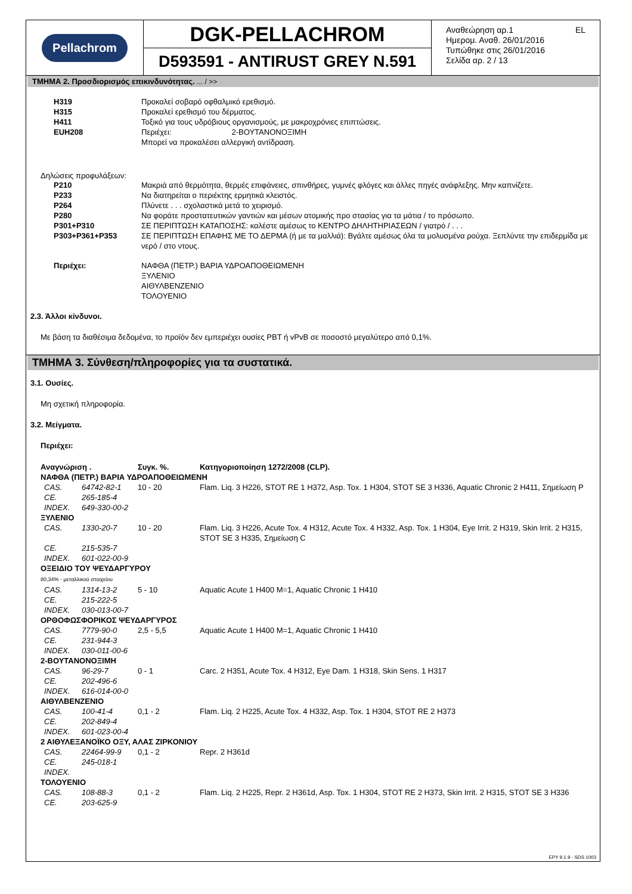Pellachrom
DGK-PELLACHROM
D593591 - ANTIRUST GREY N.591
Αναθεώρηση αρ.1
Ημερομ. Αναθ. 26/01/2016
Τυπώθηκε στις 26/01/2016
Σελίδα αρ. 2 / 13
EL
ΤΜΗΜΑ 2. Προσδιορισμός επικινδυνότητας. ... / >>
| H319 | Προκαλεί σοβαρό οφθαλμικό ερεθισμό. |
| H315 | Προκαλεί ερεθισμό του δέρματος. |
| H411 | Τοξικό για τους υδρόβιους οργανισμούς, με μακροχρόνιες επιπτώσεις. |
| EUH208 | Περιέχει: 2-ΒΟΥΤΑΝΟΝΟΞΙΜΗ Μπορεί να προκαλέσει αλλεργική αντίδραση. |
Δηλώσεις προφυλάξεων:
| P210 | Μακριά από θερμότητα, θερμές επιφάνειες, σπινθήρες, γυμνές φλόγες και άλλες πηγές ανάφλεξης. Μην καπνίζετε. |
| P233 | Να διατηρείται ο περιέκτης ερμητικά κλειστός. |
| P264 | Πλύνετε . . . σχολαστικά μετά το χειρισμό. |
| P280 | Να φοράτε προστατευτικών γαντιών και μέσων ατομικής προ στασίας για τα μάτια / το πρόσωπο. |
| P301+P310 | ΣΕ ΠΕΡΙΠΤΩΣΗ ΚΑΤΑΠΟΣΗΣ: καλέστε αμέσως το ΚΕΝΤΡΟ ΔΗΛΗΤΗΡΙΑΣΕΩΝ / γιατρό / . . . |
| P303+P361+P353 | ΣΕ ΠΕΡΙΠΤΩΣΗ ΕΠΑΦΗΣ ΜΕ ΤΟ ΔΕΡΜΑ (ή με τα μαλλιά): Βγάλτε αμέσως όλα τα μολυσμένα ρούχα. Ξεπλύντε την επιδερμίδα με νερό / στο ντους. |
| Περιέχει: | ΝΑΦΘΑ (ΠΕΤΡ.) ΒΑΡΙΑ ΥΔΡΟΑΠΟΘΕΙΩΜΕΝΗ ΞΥΛΕΝΙΟ ΑΙΘΥΛΒΕΝΖΕΝΙΟ ΤΟΛΟΥΕΝΙΟ |
2.3. Άλλοι κίνδυνοι.
Με βάση τα διαθέσιμα δεδομένα, το προϊόν δεν εμπεριέχει ουσίες PBT ή vPvB σε ποσοστό μεγαλύτερο από 0,1%.
ΤΜΗΜΑ 3. Σύνθεση/πληροφορίες για τα συστατικά.
3.1. Ουσίες.
Μη σχετική πληροφορία.
3.2. Μείγματα.
Περιέχει:
| Αναγνώριση . | | Συγκ. %. | Κατηγοριοποίηση 1272/2008 (CLP). |
| ΝΑΦΘΑ (ΠΕΤΡ.) ΒΑΡΙΑ ΥΔΡΟΑΠΟΘΕΙΩΜΕΝΗ | | | |
| CAS. | 64742-82-1 | 10 - 20 | Flam. Liq. 3 H226, STOT RE 1 H372, Asp. Tox. 1 H304, STOT SE 3 H336, Aquatic Chronic 2 H411, Σημείωση P |
| CE. | 265-185-4 | | |
| INDEX. | 649-330-00-2 | | |
| ΞΥΛΕΝΙΟ | | | |
| CAS. | 1330-20-7 | 10 - 20 | Flam. Liq. 3 H226, Acute Tox. 4 H312, Acute Tox. 4 H332, Asp. Tox. 1 H304, Eye Irrit. 2 H319, Skin Irrit. 2 H315, STOT SE 3 H335, Σημείωση C |
| CE. | 215-535-7 | | |
| INDEX. | 601-022-00-9 | | |
| ΟΞΕΙΔΙΟ ΤΟΥ ΨΕΥΔΑΡΓΥΡΟΥ 80,34% - μεταλλικού στοιχείου | | | |
| CAS. | 1314-13-2 | 5 - 10 | Aquatic Acute 1 H400 M=1, Aquatic Chronic 1 H410 |
| CE. | 215-222-5 | | |
| INDEX. | 030-013-00-7 | | |
| ΟΡΘΟΦΩΣΦΟΡΙΚΟΣ ΨΕΥΔΑΡΓΥΡΟΣ | | | |
| CAS. | 7779-90-0 | 2,5 - 5,5 | Aquatic Acute 1 H400 M=1, Aquatic Chronic 1 H410 |
| CE. | 231-944-3 | | |
| INDEX. | 030-011-00-6 | | |
| 2-ΒΟΥΤΑΝΟΝΟΞΙΜΗ | | | |
| CAS. | 96-29-7 | 0 - 1 | Carc. 2 H351, Acute Tox. 4 H312, Eye Dam. 1 H318, Skin Sens. 1 H317 |
| CE. | 202-496-6 | | |
| INDEX. | 616-014-00-0 | | |
| ΑΙΘΥΛΒΕΝΖΕΝΙΟ | | | |
| CAS. | 100-41-4 | 0,1 - 2 | Flam. Liq. 2 H225, Acute Tox. 4 H332, Asp. Tox. 1 H304, STOT RE 2 H373 |
| CE. | 202-849-4 | | |
| INDEX. | 601-023-00-4 | | |
| 2 ΑΙΘΥΛΕΞΑΝΟΪΚΟ ΟΞΥ, ΑΛΑΣ ΖΙΡΚΟΝΙΟΥ | | | |
| CAS. | 22464-99-9 | 0,1 - 2 | Repr. 2 H361d |
| CE. | 245-018-1 | | |
| INDEX. | | | |
| ΤΟΛΟΥΕΝΙΟ | | | |
| CAS. | 108-88-3 | 0,1 - 2 | Flam. Liq. 2 H225, Repr. 2 H361d, Asp. Tox. 1 H304, STOT RE 2 H373, Skin Irrit. 2 H315, STOT SE 3 H336 |
| CE. | 203-625-9 | | |
EPY 9.1.9 - SDS 1003